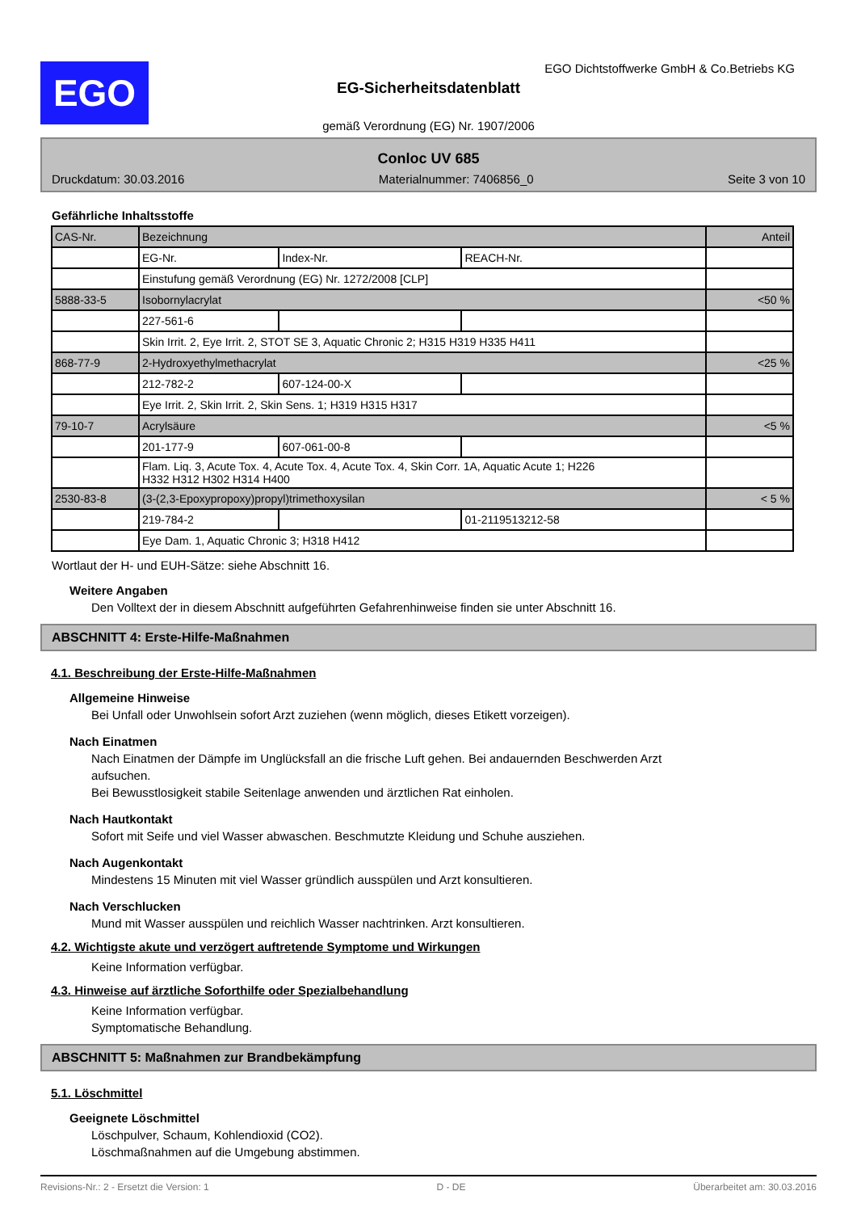EGO
EGO Dichtstoffwerke GmbH & Co.Betriebs KG
EG-Sicherheitsdatenblatt
gemäß Verordnung (EG) Nr. 1907/2006
Conloc UV 685
Druckdatum: 30.03.2016 Materialnummer: 7406856_0 Seite 3 von 10
Gefährliche Inhaltsstoffe
| CAS-Nr. | Bezeichnung | | | Anteil |
| | EG-Nr. | Index-Nr. | REACH-Nr. | |
| | Einstufung gemäß Verordnung (EG) Nr. 1272/2008 [CLP] | | | |
| 5888-33-5 | Isobornylacrylat | | | <50 % |
| | 227-561-6 | | | |
| | Skin Irrit. 2, Eye Irrit. 2, STOT SE 3, Aquatic Chronic 2; H315 H319 H335 H411 | | | |
| 868-77-9 | 2-Hydroxyethylmethacrylat | | | <25 % |
| | 212-782-2 | 607-124-00-X | | |
| | Eye Irrit. 2, Skin Irrit. 2, Skin Sens. 1; H319 H315 H317 | | | |
| 79-10-7 | Acrylsäure | | | <5 % |
| | 201-177-9 | 607-061-00-8 | | |
| | Flam. Liq. 3, Acute Tox. 4, Acute Tox. 4, Acute Tox. 4, Skin Corr. 1A, Aquatic Acute 1; H226 H332 H312 H302 H314 H400 | | | |
| 2530-83-8 | (3-(2,3-Epoxypropoxy)propyl)trimethoxysilan | | | < 5 % |
| | 219-784-2 | | 01-2119513212-58 | |
| | Eye Dam. 1, Aquatic Chronic 3; H318 H412 | | | |
Wortlaut der H- und EUH-Sätze: siehe Abschnitt 16.
Weitere Angaben
Den Volltext der in diesem Abschnitt aufgeführten Gefahrenhinweise finden sie unter Abschnitt 16.
ABSCHNITT 4: Erste-Hilfe-Maßnahmen
4.1. Beschreibung der Erste-Hilfe-Maßnahmen
Allgemeine Hinweise
Bei Unfall oder Unwohlsein sofort Arzt zuziehen (wenn möglich, dieses Etikett vorzeigen).
Nach Einatmen
Nach Einatmen der Dämpfe im Unglücksfall an die frische Luft gehen. Bei andauernden Beschwerden Arzt
aufsuchen.
Bei Bewusstlosigkeit stabile Seitenlage anwenden und ärztlichen Rat einholen.
Nach Hautkontakt
Sofort mit Seife und viel Wasser abwaschen. Beschmutzte Kleidung und Schuhe ausziehen.
Nach Augenkontakt
Mindestens 15 Minuten mit viel Wasser gründlich ausspülen und Arzt konsultieren.
Nach Verschlucken
Mund mit Wasser ausspülen und reichlich Wasser nachtrinken. Arzt konsultieren.
4.2. Wichtigste akute und verzögert auftretende Symptome und Wirkungen
Keine Information verfügbar.
4.3. Hinweise auf ärztliche Soforthilfe oder Spezialbehandlung
Keine Information verfügbar.
Symptomatische Behandlung.
ABSCHNITT 5: Maßnahmen zur Brandbekämpfung
5.1. Löschmittel
Geeignete Löschmittel
Löschpulver, Schaum, Kohlendioxid (CO2).
Löschmaßnahmen auf die Umgebung abstimmen.
Revisions-Nr.: 2 - Ersetzt die Version: 1 D - DE Überarbeitet am: 30.03.2016